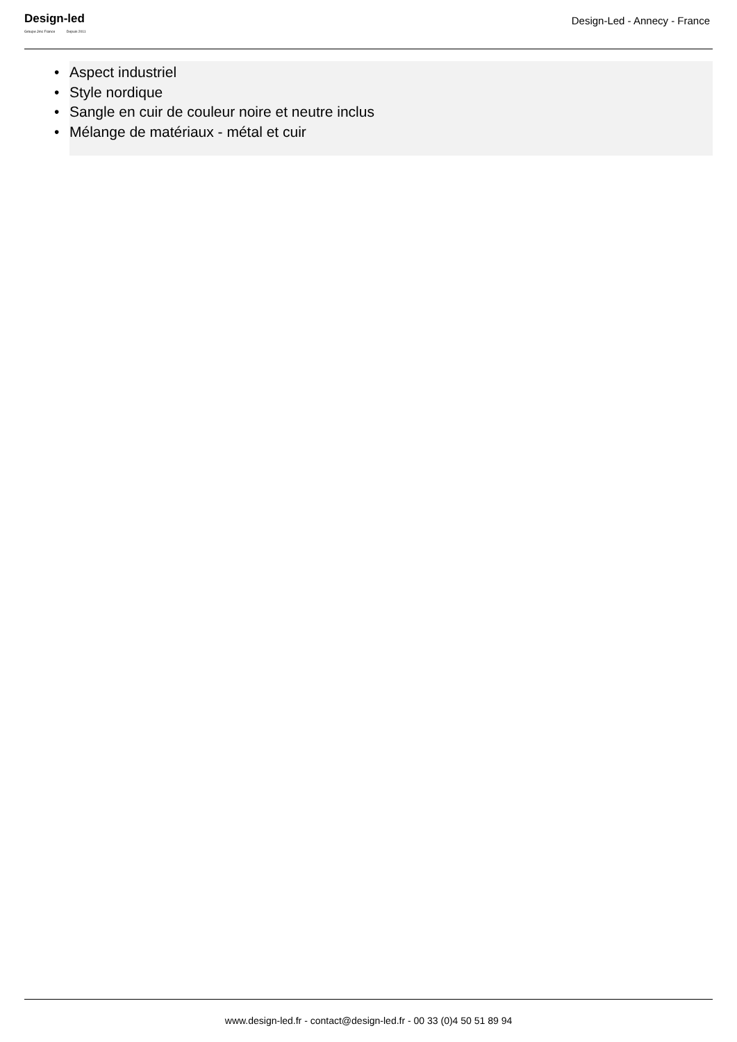Design-led
Groupe Jmc France Depuis 2011
Design-Led - Annecy - France
• Aspect industriel
• Style nordique
• Sangle en cuir de couleur noire et neutre inclus
• Mélange de matériaux - métal et cuir
www.design-led.fr - contact@design-led.fr - 00 33 (0)4 50 51 89 94